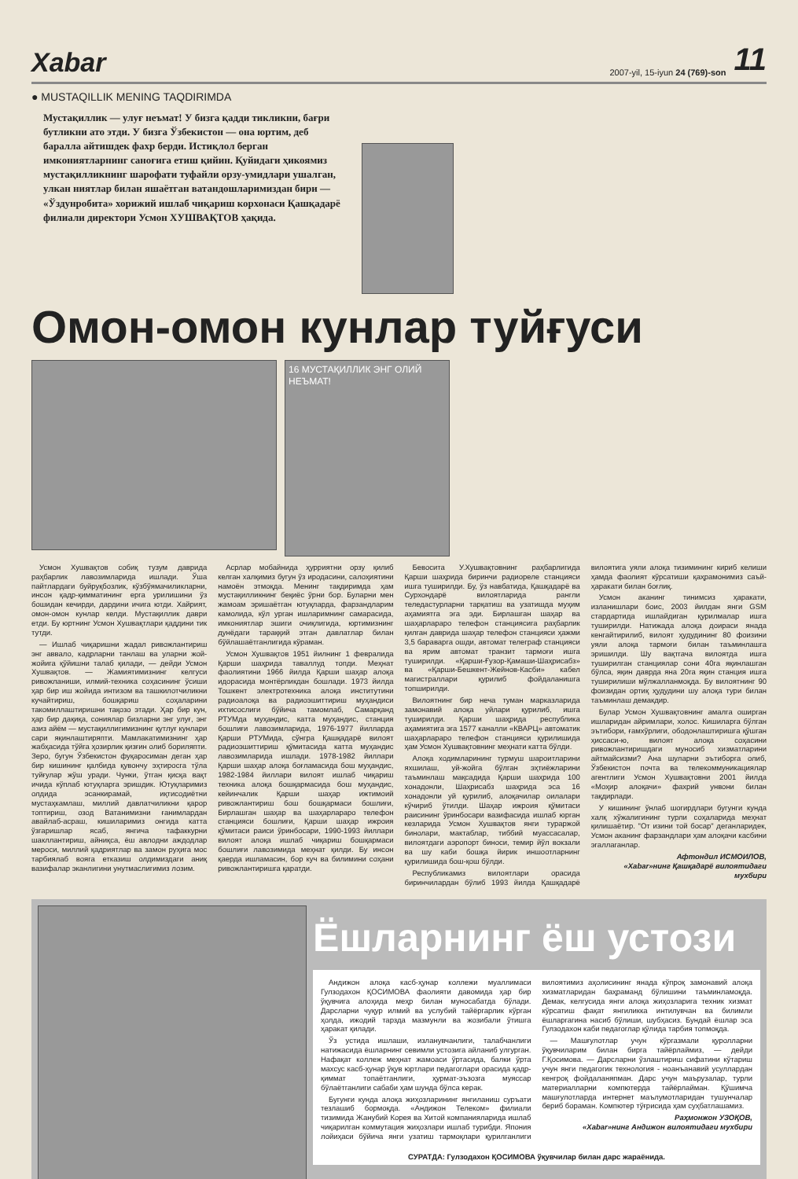Xabar 2007-yil, 15-iyun 24 (769)-son 11
● MUSTAQILLIK MENING TAQDIRIMDA
Мустақиллик — улуғ неъмат! У бизга қадди тикликни, бағри бутликни ато этди. У бизга Ўзбекистон — она юртим, деб баралла айтишдек фахр берди. Истиқлол берган имкониятларнинг саноғига етиш қийин. Қуйидаги ҳикоямиз мустақилликнинг шарофати туфайли орзу-умидлари ушалган, улкан ниятлар билан яшаётган ватандошларимиздан бири — «Ўздунробита» хорижий ишлаб чиқариш корхонаси Қашқадарё филиали директори Усмон ХУШВАҚТОВ ҳақида.
Омон-омон кунлар туйғуси
16 МУСТАҚИЛЛИК ЭНГ ОЛИЙ НЕЪМАТ!
Усмон Хушвақтов собиқ тузум даврида раҳбарлик лавозимларида ишлади. Ўша пайтлардаги буйруқбозлик, кўзбўямачиликларни, инсон қадр-қимматининг ерга урилишини ўз бошидан кечирди, дардини ичига ютди. Хайрият, омон-омон кунлар келди. Мустақиллик даври етди. Бу юртнинг Усмон Хушвақтлари қаддини тик тутди.
— Ишлаб чиқаришни жадал ривожлантириш энг аввало, кадрларни танлаш ва уларни жой-жойига қўйишни талаб қилади, — дейди Усмон Хушвақтов. — Жамиятимизнинг келгуси ривожланиши, илмий-техника соҳасининг ўсиши ҳар бир иш жойида интизом ва ташкилотчиликни кучайтириш, бошқариш соҳаларини такомиллаштиришни тақозо этади. Ҳар бир кун, ҳар бир дақиқа, сониялар бизларни энг улуғ, энг азиз айём — мустақиллигимизнинг қутлуғ кунлари сари яқинлаштиряпти. Мамлакатимизнинг ҳар жабҳасида тўйга ҳозирлик қизғин олиб бориляпти. Зеро, бугун Ўзбекистон фуқаросиман деган ҳар бир кишининг қалбида қувончу эҳтиросга тўла туйғулар жўш уради. Чунки, ўтган қисқа вақт ичида кўплаб ютуқларга эришдик. Ютуқларимиз олдида эсанкирамай, иқтисодиётни мустаҳкамлаш, миллий давлатчиликни қарор топтириш, озод Ватанимизни ғанимлардан авайлаб-асраш, кишиларимиз онгида катта ўзгаришлар ясаб, янгича тафаккурни шакллантириш, айниқса, ёш авлодни аждодлар мероси, миллий қадриятлар ва замон руҳига мос тарбиялаб вояга етказиш олдимиздаги аниқ вазифалар эканлигини унутмаслигимиз лозим.
Асрлар мобайнида ҳурриятни орзу қилиб келган халқимиз бугун ўз иродасини, салоҳиятини намоён этмоқда. Менинг тақдиримда ҳам мустақилликнинг беқиёс ўрни бор. Буларни мен жамоам эришаётган ютуқларда, фарзандларим камолида, кўл урган ишларимнинг самарасида, имкониятлар эшиги очиқлигида, юртимизнинг дунёдаги тараққий этган давлатлар билан бўйлашаётганлигида кўраман.
Усмон Хушвақтов 1951 йилнинг 1 февралида Қарши шаҳрида таваллуд топди. Меҳнат фаолиятини 1966 йилда Қарши шаҳар алоқа идорасида монтёрликдан бошлади. 1973 йилда Тошкент электротехника алоқа институтини радиоалоқа ва радиоэшиттириш муҳандиси ихтисослиги бўйича тамомлаб, Самарқанд РТУМда муҳандис, катта муҳандис, станция бошлиғи лавозимларида, 1976-1977 йилларда Қарши РТУМида, сўнгра Қашқадарё вилоят радиоэшиттириш қўмитасида катта муҳандис лавозимларида ишлади. 1978-1982 йиллари Қарши шаҳар алоқа боғламасида бош муҳандис, 1982-1984 йиллари вилоят ишлаб чиқариш техника алоқа бошқармасида бош муҳандис, кейинчалик Қарши шаҳар ижтимоий ривожлантириш бош бошқармаси бошлиғи, Бирлашган шаҳар ва шаҳарлараро телефон станцияси бошлиғи, Қарши шаҳар ижроия қўмитаси раиси ўринбосари, 1990-1993 йиллари вилоят алоқа ишлаб чиқариш бошқармаси бошлиғи лавозимида меҳнат қилди. Бу инсон қаерда ишламасин, бор куч ва билимини соҳани ривожлантиришга қаратди.
Бевосита У.Хушвақтовнинг раҳбарлигида Қарши шаҳрида биринчи радиореле станцияси ишга туширилди. Бу, ўз навбатида, Қашқадарё ва Сурхондарё вилоятларида рангли теледастурларни тарқатиш ва узатишда муҳим аҳамиятга эга эди. Бирлашган шаҳар ва шаҳарлараро телефон станциясига раҳбарлик қилган даврида шаҳар телефон станцияси ҳажми 3,5 бараварга ошди, автомат телеграф станцияси ва ярим автомат транзит тармоғи ишга туширилди. «Қарши-Ғузор-Қамаши-Шаҳрисабз» ва «Қарши-Бешкент-Жейнов-Касби» кабел магистраллари қурилиб фойдаланишга топширилди.
Вилоятнинг бир неча туман марказларида замонавий алоқа уйлари қурилиб, ишга туширилди. Қарши шаҳрида республика аҳамиятига эга 1577 каналли «КВАРЦ» автоматик шаҳарлараро телефон станцияси қурилишида ҳам Усмон Хушвақтовнинг меҳнати катта бўлди.
Алоқа ходимларининг турмуш шароитларини яхшилаш, уй-жойга бўлган эҳтиёжларини таъминлаш мақсадида Қарши шаҳрида 100 хонадонли, Шаҳрисабз шаҳрида эса 16 хонадонли уй қурилиб, алоқачилар оилалари кўчириб ўтилди. Шаҳар ижроия қўмитаси раисининг ўринбосари вазифасида ишлаб юрган кезларида Усмон Хушвақтов янги тураржой бинолари, мактаблар, тиббий муассасалар, вилоятдаги аэропорт биноси, темир йўл вокзали ва шу каби бошқа йирик иншоотларнинг қурилишида бош-қош бўлди.
Республикамиз вилоятлари орасида биринчилардан бўлиб 1993 йилда Қашқадарё вилоятига уяли алоқа тизимининг кириб келиши ҳамда фаолият кўрсатиши қаҳрамонимиз саъй-ҳаракати билан боғлиқ.
Усмон аканинг тинимсиз ҳаракати, изланишлари боис, 2003 йилдан янги GSM стардартида ишлайдиган қурилмалар ишга туширилди. Натижада алоқа доираси янада кенгайтирилиб, вилоят ҳудудининг 80 фоизини уяли алоқа тармоғи билан таъминлашга эришилди. Шу вақтгача вилоятда ишга туширилган станциялар сони 40га яқинлашган бўлса, яқин даврда яна 20га яқин станция ишга туширилиши мўлжалланмоқда. Бу вилоятнинг 90 фоизидан ортиқ ҳудудини шу алоқа тури билан таъминлаш демакдир.
Булар Усмон Хушвақтовнинг амалга оширган ишларидан айримлари, холос. Кишиларга бўлган эътибори, ғамхўрлиги, ободонлаштиришга қўшган ҳиссаси-ю, вилоят алоқа соҳасини ривожлантиришдаги муносиб хизматларини айтмайсизми? Ана шуларни эътиборга олиб, Ўзбекистон почта ва телекоммуникациялар агентлиги Усмон Хушвақтовни 2001 йилда «Моҳир алоқачи» фахрий унвони билан тақдирлади.
У кишининг ўнлаб шогирдлари бугунги кунда халқ хўжалигининг турли соҳаларида меҳнат қилишаётир. "От изини той босар" деганларидек, Усмон аканинг фарзандлари ҳам алоқачи касбини эгаллаганлар.
Афтондил ИСМОИЛОВ,
«Хаbar»нинг Қашқадарё вилоятидаги мухбири
Ёшларнинг ёш устози
Андижон алоқа касб-ҳунар коллежи муаллимаси Гулзодахон ҚОСИМОВА фаолияти давомида ҳар бир ўқувчига алоҳида меҳр билан муносабатда бўлади. Дарсларни чуқур илмий ва услубий тайёргарлик кўрган ҳолда, ижодий тарзда мазмунли ва жозибали ўтишга ҳаракат қилади.
Ўз устида ишлаши, изланувчанлиги, талабчанлиги натижасида ёшларнинг севимли устозига айланиб улгурган. Нафақат коллеж меҳнат жамоаси ўртасида, балки ўрта махсус касб-ҳунар ўқув юртлари педагоглари орасида қадр-қиммат топаётганлиги, ҳурмат-эъзозга муяссар бўлаётганлиги сабаби ҳам шунда бўлса керак.
Бугунги кунда алоқа жиҳозларининг янгиланиш суръати тезлашиб бормоқда. «Андижон Телеком» филиали тизимида Жанубий Корея ва Хитой компанияларида ишлаб чиқарилган коммутация жиҳозлари ишлаб турибди. Япония лойиҳаси бўйича янги узатиш тармоқлари қурилганлиги вилоятимиз аҳолисининг янада кўпроқ замонавий алоқа хизматларидан баҳраманд бўлишини таъминламоқда. Демак, келгусида янги алоқа жиҳозларига техник хизмат кўрсатиш фақат янгиликка интилувчан ва билимли ёшларгагина насиб бўлиши, шубҳасиз. Бундай ёшлар эса Гулзодахон каби педагоглар қўлида тарбия топмоқда.
— Машғулотлар учун кўргазмали қуролларни ўқувчиларим билан бирга тайёрлаймиз, — дейди Г.Қосимова. — Дарсларни ўзлаштириш сифатини кўтариш учун янги педагогик технология - ноанъанавий усуллардан кенгроқ фойдаланяпман. Дарс учун маърузалар, турли материалларни компютерда тайёрлайман. Қўшимча машғулотларда интернет маълумотларидан тушунчалар бериб бораман. Компютер тўғрисида ҳам суҳбатлашамиз.
Раҳмонжон УЗОҚОВ,
«Хаbar»нинг Андижон вилоятидаги мухбири
СУРАТДА: Гулзодахон ҚОСИМОВА ўқувчилар билан дарс жараёнида.